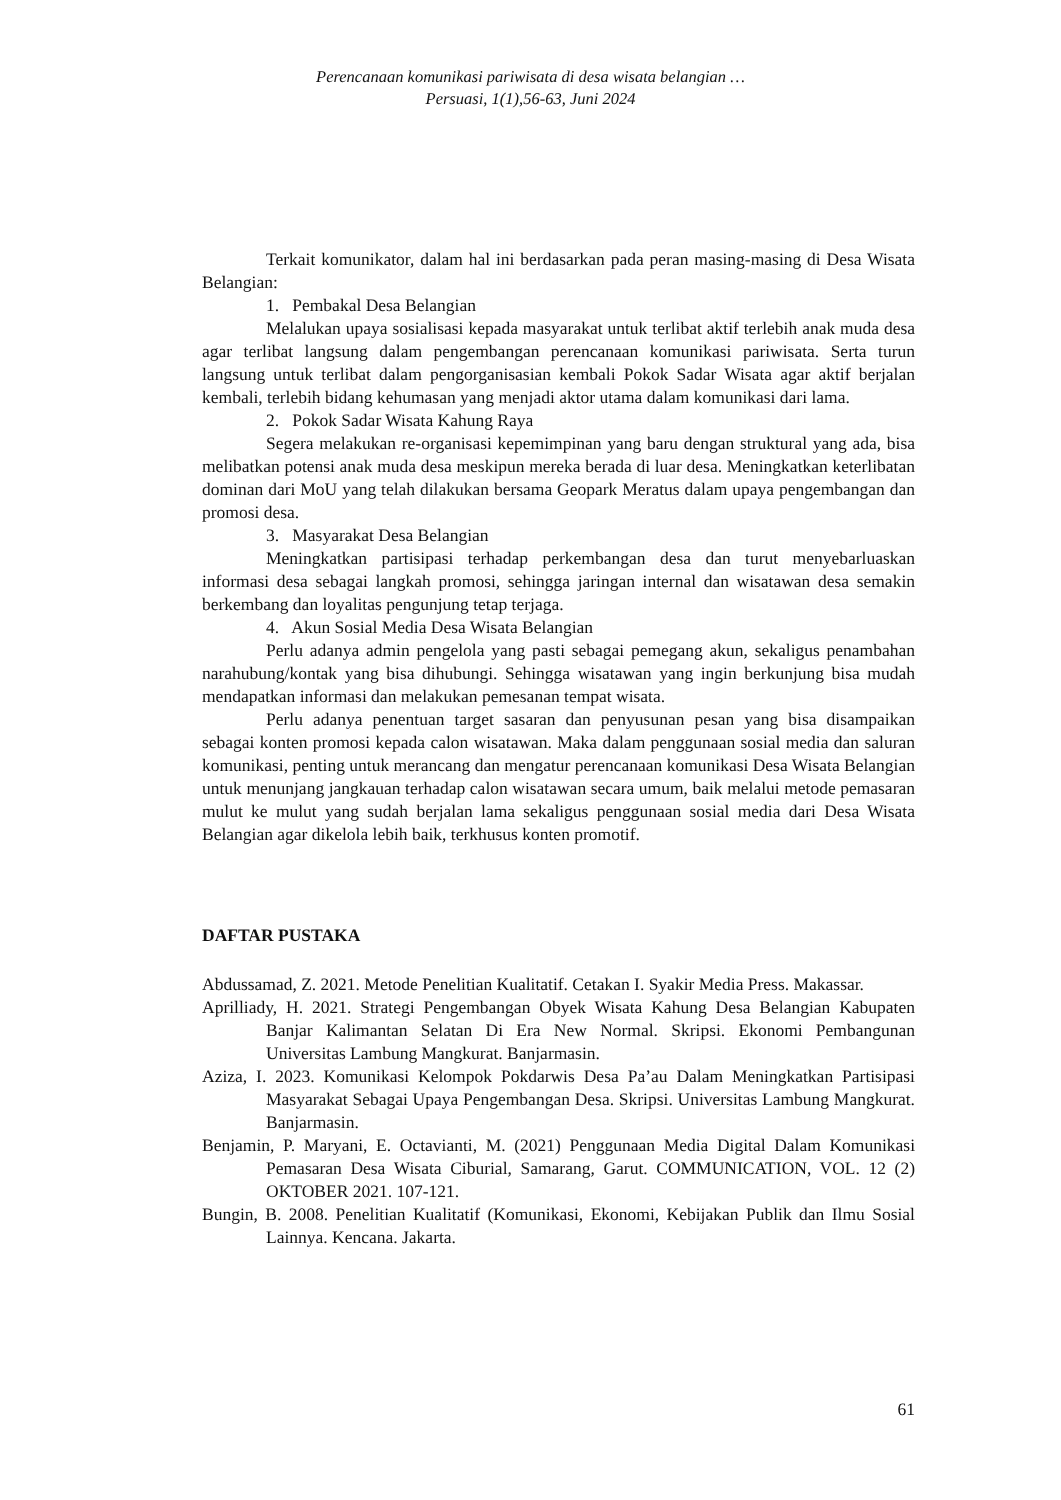Perencanaan komunikasi pariwisata di desa wisata belangian …
Persuasi, 1(1),56-63, Juni 2024
Terkait komunikator, dalam hal ini berdasarkan pada peran masing-masing di Desa Wisata Belangian:
1. Pembakal Desa Belangian
Melalukan upaya sosialisasi kepada masyarakat untuk terlibat aktif terlebih anak muda desa agar terlibat langsung dalam pengembangan perencanaan komunikasi pariwisata. Serta turun langsung untuk terlibat dalam pengorganisasian kembali Pokok Sadar Wisata agar aktif berjalan kembali, terlebih bidang kehumasan yang menjadi aktor utama dalam komunikasi dari lama.
2. Pokok Sadar Wisata Kahung Raya
Segera melakukan re-organisasi kepemimpinan yang baru dengan struktural yang ada, bisa melibatkan potensi anak muda desa meskipun mereka berada di luar desa. Meningkatkan keterlibatan dominan dari MoU yang telah dilakukan bersama Geopark Meratus dalam upaya pengembangan dan promosi desa.
3. Masyarakat Desa Belangian
Meningkatkan partisipasi terhadap perkembangan desa dan turut menyebarluaskan informasi desa sebagai langkah promosi, sehingga jaringan internal dan wisatawan desa semakin berkembang dan loyalitas pengunjung tetap terjaga.
4. Akun Sosial Media Desa Wisata Belangian
Perlu adanya admin pengelola yang pasti sebagai pemegang akun, sekaligus penambahan narahubung/kontak yang bisa dihubungi. Sehingga wisatawan yang ingin berkunjung bisa mudah mendapatkan informasi dan melakukan pemesanan tempat wisata.
Perlu adanya penentuan target sasaran dan penyusunan pesan yang bisa disampaikan sebagai konten promosi kepada calon wisatawan. Maka dalam penggunaan sosial media dan saluran komunikasi, penting untuk merancang dan mengatur perencanaan komunikasi Desa Wisata Belangian untuk menunjang jangkauan terhadap calon wisatawan secara umum, baik melalui metode pemasaran mulut ke mulut yang sudah berjalan lama sekaligus penggunaan sosial media dari Desa Wisata Belangian agar dikelola lebih baik, terkhusus konten promotif.
DAFTAR PUSTAKA
Abdussamad, Z. 2021. Metode Penelitian Kualitatif. Cetakan I. Syakir Media Press. Makassar.
Aprilliady, H. 2021. Strategi Pengembangan Obyek Wisata Kahung Desa Belangian Kabupaten Banjar Kalimantan Selatan Di Era New Normal. Skripsi. Ekonomi Pembangunan Universitas Lambung Mangkurat. Banjarmasin.
Aziza, I. 2023. Komunikasi Kelompok Pokdarwis Desa Pa’au Dalam Meningkatkan Partisipasi Masyarakat Sebagai Upaya Pengembangan Desa. Skripsi. Universitas Lambung Mangkurat. Banjarmasin.
Benjamin, P. Maryani, E. Octavianti, M. (2021) Penggunaan Media Digital Dalam Komunikasi Pemasaran Desa Wisata Ciburial, Samarang, Garut. COMMUNICATION, VOL. 12 (2) OKTOBER 2021. 107-121.
Bungin, B. 2008. Penelitian Kualitatif (Komunikasi, Ekonomi, Kebijakan Publik dan Ilmu Sosial Lainnya. Kencana. Jakarta.
61